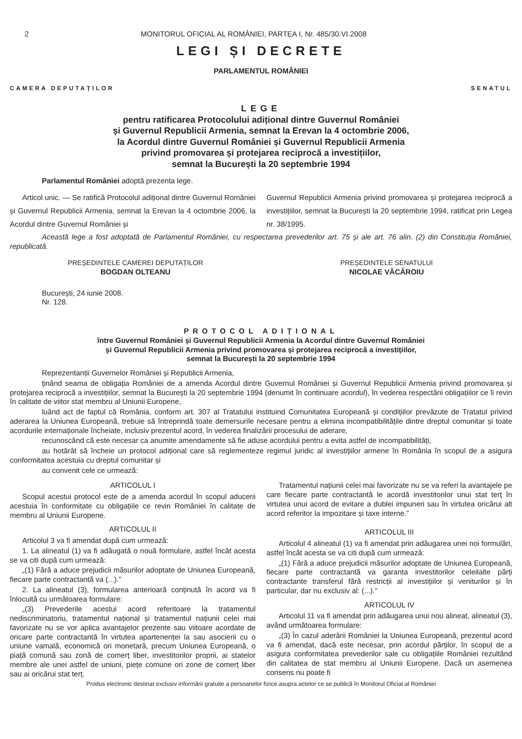2 MONITORUL OFICIAL AL ROMÂNIEI, PARTEA I, Nr. 485/30.VI.2008
LEGI ȘI DECRETE
PARLAMENTUL ROMÂNIEI
CAMERA DEPUTAȚILOR SENATUL
LEGE
pentru ratificarea Protocolului adițional dintre Guvernul României
și Guvernul Republicii Armenia, semnat la Erevan la 4 octombrie 2006,
la Acordul dintre Guvernul României și Guvernul Republicii Armenia
privind promovarea și protejarea reciprocă a investițiilor,
semnat la București la 20 septembrie 1994
Parlamentul României adoptă prezenta lege.
Articol unic. — Se ratifică Protocolul adițional dintre Guvernul României și Guvernul Republicii Armenia, semnat la Erevan la 4 octombrie 2006, la Acordul dintre Guvernul României și
Guvernul Republicii Armenia privind promovarea și protejarea reciprocă a investițiilor, semnat la București la 20 septembrie 1994, ratificat prin Legea nr. 38/1995.
Această lege a fost adoptată de Parlamentul României, cu respectarea prevederilor art. 75 și ale art. 76 alin. (2) din Constituția României, republicată.
PREȘEDINTELE CAMEREI DEPUTAȚILOR
BOGDAN OLTEANU
PREȘEDINTELE SENATULUI
NICOLAE VĂCĂROIU
București, 24 iunie 2008.
Nr. 128.
PROTOCOL ADIȚIONAL
între Guvernul României și Guvernul Republicii Armenia la Acordul dintre Guvernul României
și Guvernul Republicii Armenia privind promovarea și protejarea reciprocă a investițiilor,
semnat la București la 20 septembrie 1994
Reprezentanții Guvernelor României și Republicii Armenia,
ținând seama de obligația României de a amenda Acordul dintre Guvernul României și Guvernul Republicii Armenia privind promovarea și protejarea reciprocă a investițiilor, semnat la București la 20 septembrie 1994 (denumit în continuare acordul), în vederea respectării obligațiilor ce îi revin în calitate de viitor stat membru al Uniunii Europene,
luând act de faptul că România, conform art. 307 al Tratatului instituind Comunitatea Europeană și condițiilor prevăzute de Tratatul privind aderarea la Uniunea Europeană, trebuie să întreprindă toate demersurile necesare pentru a elimina incompatibilitățile dintre dreptul comunitar și toate acordurile internaționale încheiate, inclusiv prezentul acord, în vederea finalizării procesului de aderare,
recunoscând că este necesar ca anumite amendamente să fie aduse acordului pentru a evita astfel de incompatibilități,
au hotărât să încheie un protocol adițional care să reglementeze regimul juridic al investițiilor armene în România în scopul de a asigura conformitatea acestuia cu dreptul comunitar și
au convenit cele ce urmează:
ARTICOLUL I
Scopul acestui protocol este de a amenda acordul în scopul aducerii acestuia în conformitate cu obligațiile ce revin României în calitate de membru al Uniunii Europene.
ARTICOLUL II
Articolul 3 va fi amendat după cum urmează:
1. La alineatul (1) va fi adăugată o nouă formulare, astfel încât acesta se va citi după cum urmează:
„(1) Fără a aduce prejudicii măsurilor adoptate de Uniunea Europeană, fiecare parte contractantă va (...).”
2. La alineatul (3), formularea anterioară conținută în acord va fi înlocuită cu următoarea formulare:
„(3) Prevederile acestui acord referitoare la tratamentul nediscriminatoriu, tratamentul național și tratamentul națiunii celei mai favorizate nu se vor aplica avantajelor prezente sau viitoare acordate de oricare parte contractantă în virtutea apartenenței la sau asocierii cu o uniune vamală, economică ori monetară, precum Uniunea Europeană, o piață comună sau zonă de comerț liber, investitorilor proprii, ai statelor membre ale unei astfel de uniuni, piețe comune ori zone de comerț liber sau ai oricărui stat terț.
Tratamentul națiunii celei mai favorizate nu se va referi la avantajele pe care fiecare parte contractantă le acordă investitorilor unui stat terț în virtutea unui acord de evitare a dublei impuneri sau în virtutea oricărui alt acord referitor la impozitare și taxe interne.”
ARTICOLUL III
Articolul 4 alineatul (1) va fi amendat prin adăugarea unei noi formulări, astfel încât acesta se va citi după cum urmează:
„(1) Fără a aduce prejudicii măsurilor adoptate de Uniunea Europeană, fiecare parte contractantă va garanta investitorilor celeilalte părți contractante transferul fără restricții al investițiilor și veniturilor și în particular, dar nu exclusiv al: (...).”
ARTICOLUL IV
Articolul 11 va fi amendat prin adăugarea unui nou alineat, alineatul (3), având următoarea formulare:
„(3) În cazul aderării României la Uniunea Europeană, prezentul acord va fi amendat, dacă este necesar, prin acordul părților, în scopul de a asigura conformitatea prevederilor sale cu obligațiile României rezultând din calitatea de stat membru al Uniunii Europene. Dacă un asemenea consens nu poate fi
Produs electronic destinat exclusiv informării gratuite a persoanelor fizice asupra actelor ce se publică în Monitorul Oficial al României